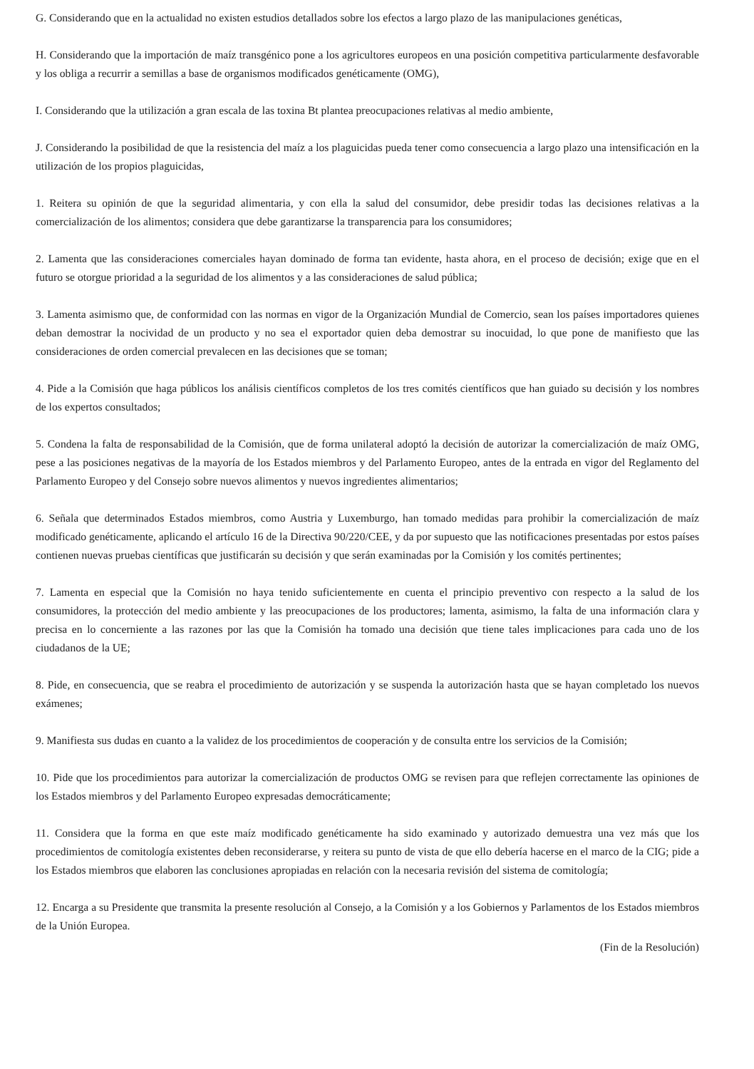G. Considerando que en la actualidad no existen estudios detallados sobre los efectos a largo plazo de las manipulaciones genéticas,
H. Considerando que la importación de maíz transgénico pone a los agricultores europeos en una posición competitiva particularmente desfavorable y los obliga a recurrir a semillas a base de organismos modificados genéticamente (OMG),
I. Considerando que la utilización a gran escala de las toxina Bt plantea preocupaciones relativas al medio ambiente,
J. Considerando la posibilidad de que la resistencia del maíz a los plaguicidas pueda tener como consecuencia a largo plazo una intensificación en la utilización de los propios plaguicidas,
1. Reitera su opinión de que la seguridad alimentaria, y con ella la salud del consumidor, debe presidir todas las decisiones relativas a la comercialización de los alimentos; considera que debe garantizarse la transparencia para los consumidores;
2. Lamenta que las consideraciones comerciales hayan dominado de forma tan evidente, hasta ahora, en el proceso de decisión; exige que en el futuro se otorgue prioridad a la seguridad de los alimentos y a las consideraciones de salud pública;
3. Lamenta asimismo que, de conformidad con las normas en vigor de la Organización Mundial de Comercio, sean los países importadores quienes deban demostrar la nocividad de un producto y no sea el exportador quien deba demostrar su inocuidad, lo que pone de manifiesto que las consideraciones de orden comercial prevalecen en las decisiones que se toman;
4. Pide a la Comisión que haga públicos los análisis científicos completos de los tres comités científicos que han guiado su decisión y los nombres de los expertos consultados;
5. Condena la falta de responsabilidad de la Comisión, que de forma unilateral adoptó la decisión de autorizar la comercialización de maíz OMG, pese a las posiciones negativas de la mayoría de los Estados miembros y del Parlamento Europeo, antes de la entrada en vigor del Reglamento del Parlamento Europeo y del Consejo sobre nuevos alimentos y nuevos ingredientes alimentarios;
6. Señala que determinados Estados miembros, como Austria y Luxemburgo, han tomado medidas para prohibir la comercialización de maíz modificado genéticamente, aplicando el artículo 16 de la Directiva 90/220/CEE, y da por supuesto que las notificaciones presentadas por estos países contienen nuevas pruebas científicas que justificarán su decisión y que serán examinadas por la Comisión y los comités pertinentes;
7. Lamenta en especial que la Comisión no haya tenido suficientemente en cuenta el principio preventivo con respecto a la salud de los consumidores, la protección del medio ambiente y las preocupaciones de los productores; lamenta, asimismo, la falta de una información clara y precisa en lo concerniente a las razones por las que la Comisión ha tomado una decisión que tiene tales implicaciones para cada uno de los ciudadanos de la UE;
8. Pide, en consecuencia, que se reabra el procedimiento de autorización y se suspenda la autorización hasta que se hayan completado los nuevos exámenes;
9. Manifiesta sus dudas en cuanto a la validez de los procedimientos de cooperación y de consulta entre los servicios de la Comisión;
10. Pide que los procedimientos para autorizar la comercialización de productos OMG se revisen para que reflejen correctamente las opiniones de los Estados miembros y del Parlamento Europeo expresadas democráticamente;
11. Considera que la forma en que este maíz modificado genéticamente ha sido examinado y autorizado demuestra una vez más que los procedimientos de comitología existentes deben reconsiderarse, y reitera su punto de vista de que ello debería hacerse en el marco de la CIG; pide a los Estados miembros que elaboren las conclusiones apropiadas en relación con la necesaria revisión del sistema de comitología;
12. Encarga a su Presidente que transmita la presente resolución al Consejo, a la Comisión y a los Gobiernos y Parlamentos de los Estados miembros de la Unión Europea.
(Fin de la Resolución)